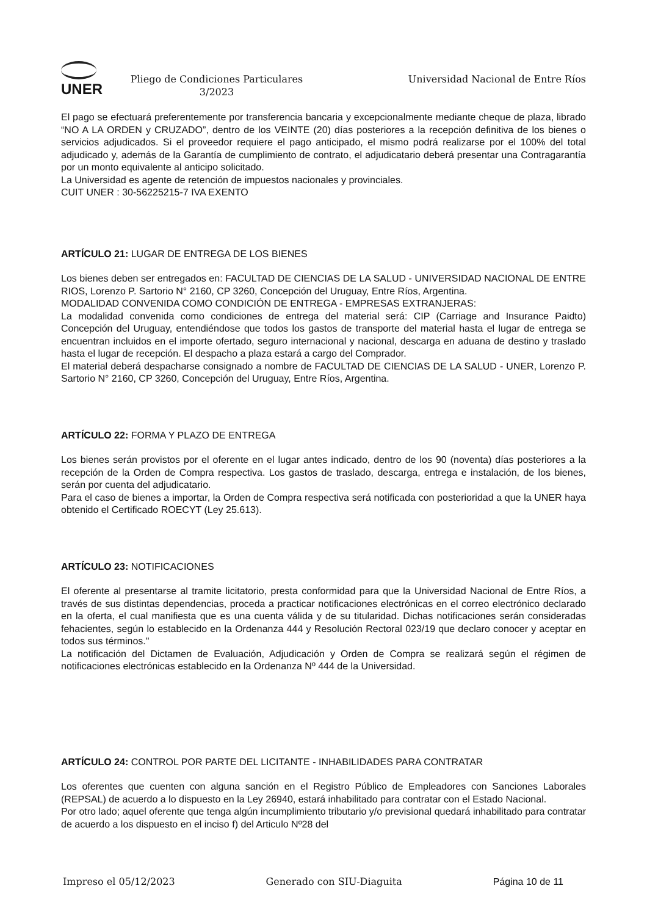UNER
Pliego de Condiciones Particulares
3/2023
Universidad Nacional de Entre Ríos
El pago se efectuará preferentemente por transferencia bancaria y excepcionalmente mediante cheque de plaza, librado “NO A LA ORDEN y CRUZADO”, dentro de los VEINTE (20) días posteriores a la recepción definitiva de los bienes o servicios adjudicados. Si el proveedor requiere el pago anticipado, el mismo podrá realizarse por el 100% del total adjudicado y, además de la Garantía de cumplimiento de contrato, el adjudicatario deberá presentar una Contragarantía por un monto equivalente al anticipo solicitado.
La Universidad es agente de retención de impuestos nacionales y provinciales.
CUIT UNER : 30-56225215-7 IVA EXENTO
ARTÍCULO 21: LUGAR DE ENTREGA DE LOS BIENES
Los bienes deben ser entregados en: FACULTAD DE CIENCIAS DE LA SALUD - UNIVERSIDAD NACIONAL DE ENTRE RIOS, Lorenzo P. Sartorio N° 2160, CP 3260, Concepción del Uruguay, Entre Ríos, Argentina.
MODALIDAD CONVENIDA COMO CONDICIÓN DE ENTREGA - EMPRESAS EXTRANJERAS:
La modalidad convenida como condiciones de entrega del material será: CIP (Carriage and Insurance Paidto) Concepción del Uruguay, entendiéndose que todos los gastos de transporte del material hasta el lugar de entrega se encuentran incluidos en el importe ofertado, seguro internacional y nacional, descarga en aduana de destino y traslado hasta el lugar de recepción. El despacho a plaza estará a cargo del Comprador.
El material deberá despacharse consignado a nombre de FACULTAD DE CIENCIAS DE LA SALUD - UNER, Lorenzo P. Sartorio N° 2160, CP 3260, Concepción del Uruguay, Entre Ríos, Argentina.
ARTÍCULO 22: FORMA Y PLAZO DE ENTREGA
Los bienes serán provistos por el oferente en el lugar antes indicado, dentro de los 90 (noventa) días posteriores a la recepción de la Orden de Compra respectiva. Los gastos de traslado, descarga, entrega e instalación, de los bienes, serán por cuenta del adjudicatario.
Para el caso de bienes a importar, la Orden de Compra respectiva será notificada con posterioridad a que la UNER haya obtenido el Certificado ROECYT (Ley 25.613).
ARTÍCULO 23: NOTIFICACIONES
El oferente al presentarse al tramite licitatorio, presta conformidad para que la Universidad Nacional de Entre Ríos, a través de sus distintas dependencias, proceda a practicar notificaciones electrónicas en el correo electrónico declarado en la oferta, el cual manifiesta que es una cuenta válida y de su titularidad. Dichas notificaciones serán consideradas fehacientes, según lo establecido en la Ordenanza 444 y Resolución Rectoral 023/19 que declaro conocer y aceptar en todos sus términos."
La notificación del Dictamen de Evaluación, Adjudicación y Orden de Compra se realizará según el régimen de notificaciones electrónicas establecido en la Ordenanza Nº 444 de la Universidad.
ARTÍCULO 24: CONTROL POR PARTE DEL LICITANTE - INHABILIDADES PARA CONTRATAR
Los oferentes que cuenten con alguna sanción en el Registro Público de Empleadores con Sanciones Laborales (REPSAL) de acuerdo a lo dispuesto en la Ley 26940, estará inhabilitado para contratar con el Estado Nacional.
Por otro lado; aquel oferente que tenga algún incumplimiento tributario y/o previsional quedará inhabilitado para contratar de acuerdo a los dispuesto en el inciso f) del Articulo Nº28 del
Impreso el 05/12/2023 Generado con SIU-Diaguita Página 10 de 11